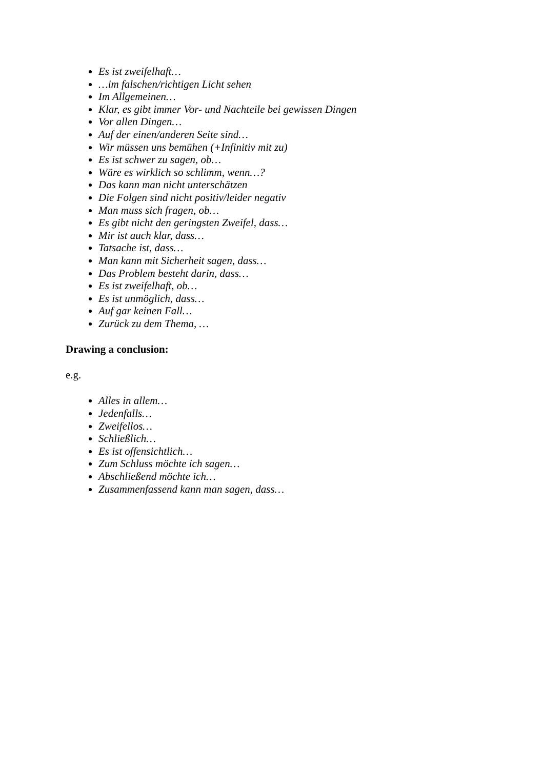Es ist zweifelhaft…
…im falschen/richtigen Licht sehen
Im Allgemeinen…
Klar, es gibt immer Vor- und Nachteile bei gewissen Dingen
Vor allen Dingen…
Auf der einen/anderen Seite sind…
Wir müssen uns bemühen (+Infinitiv mit zu)
Es ist schwer zu sagen, ob…
Wäre es wirklich so schlimm, wenn…?
Das kann man nicht unterschätzen
Die Folgen sind nicht positiv/leider negativ
Man muss sich fragen, ob…
Es gibt nicht den geringsten Zweifel, dass…
Mir ist auch klar, dass…
Tatsache ist, dass…
Man kann mit Sicherheit sagen, dass…
Das Problem besteht darin, dass…
Es ist zweifelhaft, ob…
Es ist unmöglich, dass…
Auf gar keinen Fall…
Zurück zu dem Thema, …
Drawing a conclusion:
e.g.
Alles in allem…
Jedenfalls…
Zweifellos…
Schließlich…
Es ist offensichtlich…
Zum Schluss möchte ich sagen…
Abschließend möchte ich…
Zusammenfassend kann man sagen, dass…